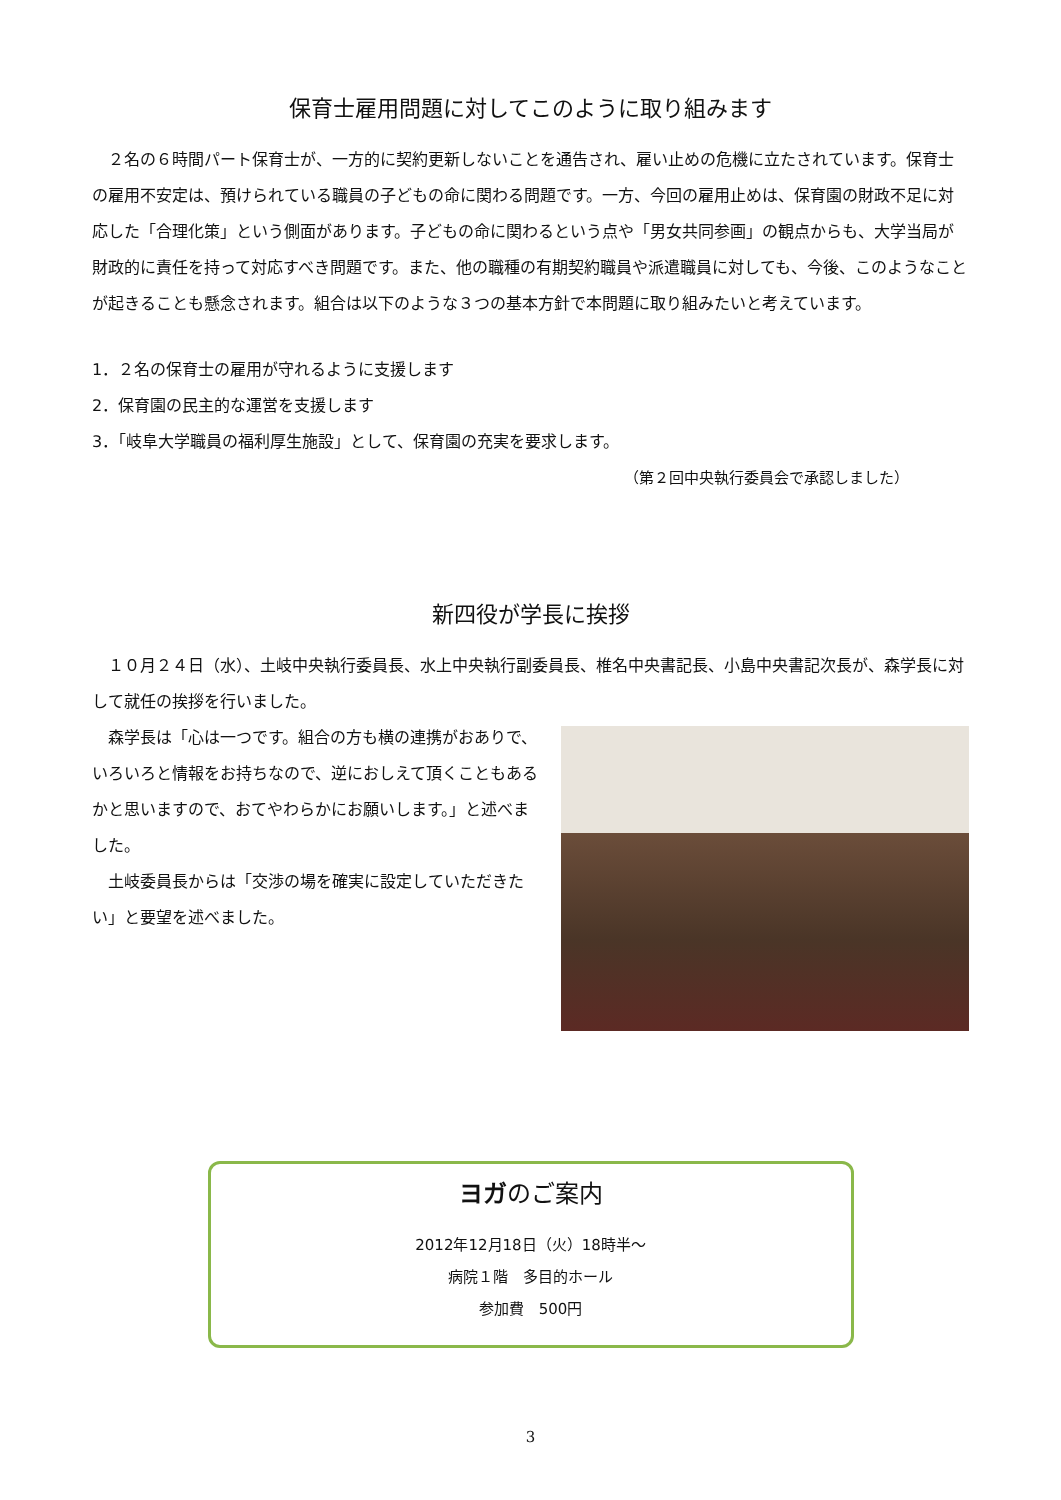保育士雇用問題に対してこのように取り組みます
　２名の６時間パート保育士が、一方的に契約更新しないことを通告され、雇い止めの危機に立たされています。保育士の雇用不安定は、預けられている職員の子どもの命に関わる問題です。一方、今回の雇用止めは、保育園の財政不足に対応した「合理化策」という側面があります。子どもの命に関わるという点や「男女共同参画」の観点からも、大学当局が財政的に責任を持って対応すべき問題です。また、他の職種の有期契約職員や派遣職員に対しても、今後、このようなことが起きることも懸念されます。組合は以下のような３つの基本方針で本問題に取り組みたいと考えています。
1．２名の保育士の雇用が守れるように支援します
2．保育園の民主的な運営を支援します
3．「岐阜大学職員の福利厚生施設」として、保育園の充実を要求します。
（第２回中央執行委員会で承認しました）
新四役が学長に挨拶
　１０月２４日（水）、土岐中央執行委員長、水上中央執行副委員長、椎名中央書記長、小島中央書記次長が、森学長に対して就任の挨拶を行いました。
　森学長は「心は一つです。組合の方も横の連携がおありで、いろいろと情報をお持ちなので、逆におしえて頂くこともあるかと思いますので、おてやわらかにお願いします。」と述べました。
　土岐委員長からは「交渉の場を確実に設定していただきたい」と要望を述べました。
ヨガのご案内
2012年12月18日（火）18時半～
病院１階　多目的ホール
参加費　500円
3